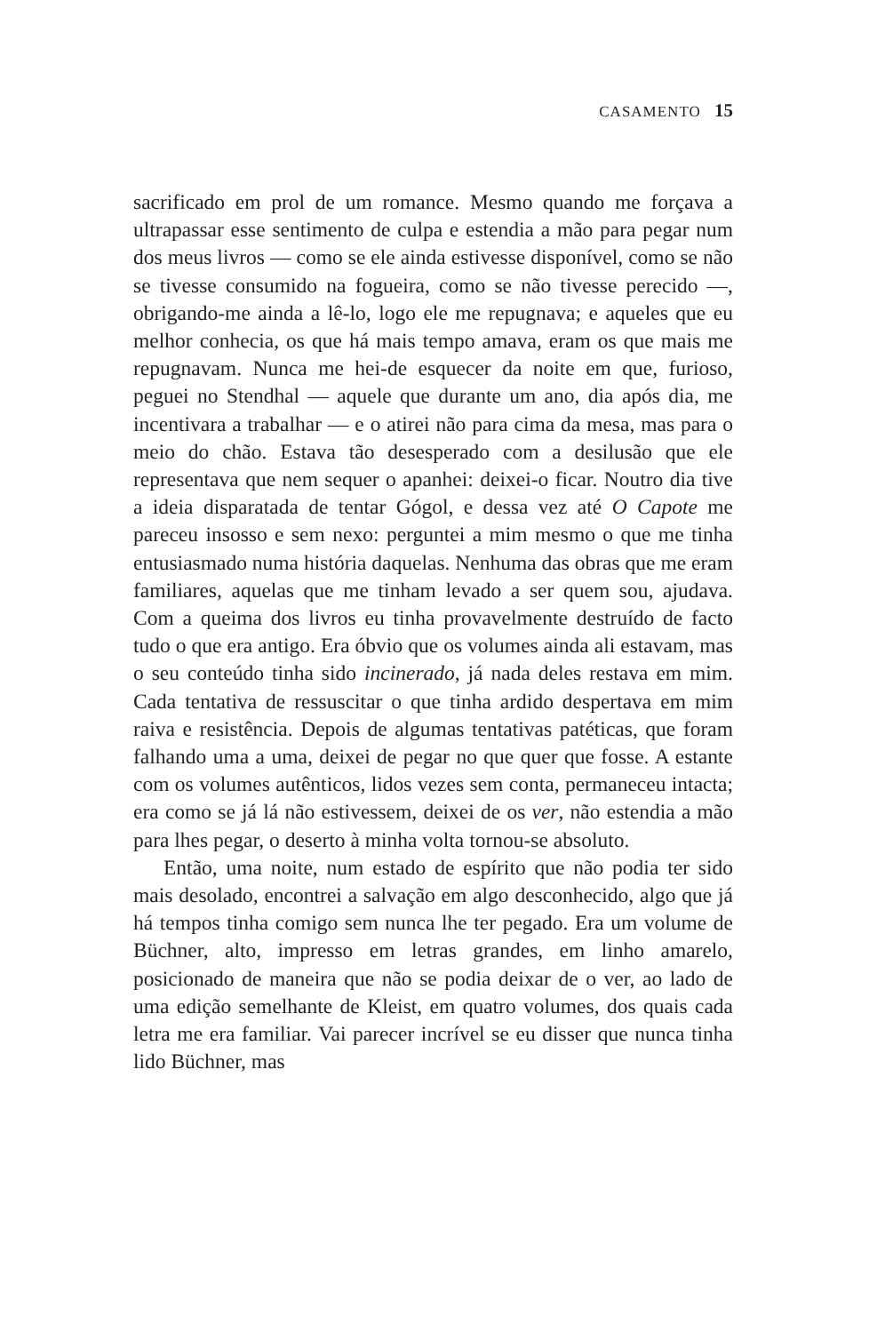CASAMENTO 15
sacrificado em prol de um romance. Mesmo quando me forçava a ultrapassar esse sentimento de culpa e estendia a mão para pegar num dos meus livros — como se ele ainda estivesse disponível, como se não se tivesse consumido na fogueira, como se não tivesse perecido —, obrigando-me ainda a lê-lo, logo ele me repugnava; e aqueles que eu melhor conhecia, os que há mais tempo amava, eram os que mais me repugnavam. Nunca me hei-de esquecer da noite em que, furioso, peguei no Stendhal — aquele que durante um ano, dia após dia, me incentivara a trabalhar — e o atirei não para cima da mesa, mas para o meio do chão. Estava tão desesperado com a desilusão que ele representava que nem sequer o apanhei: deixei-o ficar. Noutro dia tive a ideia disparatada de tentar Gógol, e dessa vez até O Capote me pareceu insosso e sem nexo: perguntei a mim mesmo o que me tinha entusiasmado numa história daquelas. Nenhuma das obras que me eram familiares, aquelas que me tinham levado a ser quem sou, ajudava. Com a queima dos livros eu tinha provavelmente destruído de facto tudo o que era antigo. Era óbvio que os volumes ainda ali estavam, mas o seu conteúdo tinha sido incinerado, já nada deles restava em mim. Cada tentativa de ressuscitar o que tinha ardido despertava em mim raiva e resistência. Depois de algumas tentativas patéticas, que foram falhando uma a uma, deixei de pegar no que quer que fosse. A estante com os volumes autênticos, lidos vezes sem conta, permaneceu intacta; era como se já lá não estivessem, deixei de os ver, não estendia a mão para lhes pegar, o deserto à minha volta tornou-se absoluto.
Então, uma noite, num estado de espírito que não podia ter sido mais desolado, encontrei a salvação em algo desconhecido, algo que já há tempos tinha comigo sem nunca lhe ter pegado. Era um volume de Büchner, alto, impresso em letras grandes, em linho amarelo, posicionado de maneira que não se podia deixar de o ver, ao lado de uma edição semelhante de Kleist, em quatro volumes, dos quais cada letra me era familiar. Vai parecer incrível se eu disser que nunca tinha lido Büchner, mas